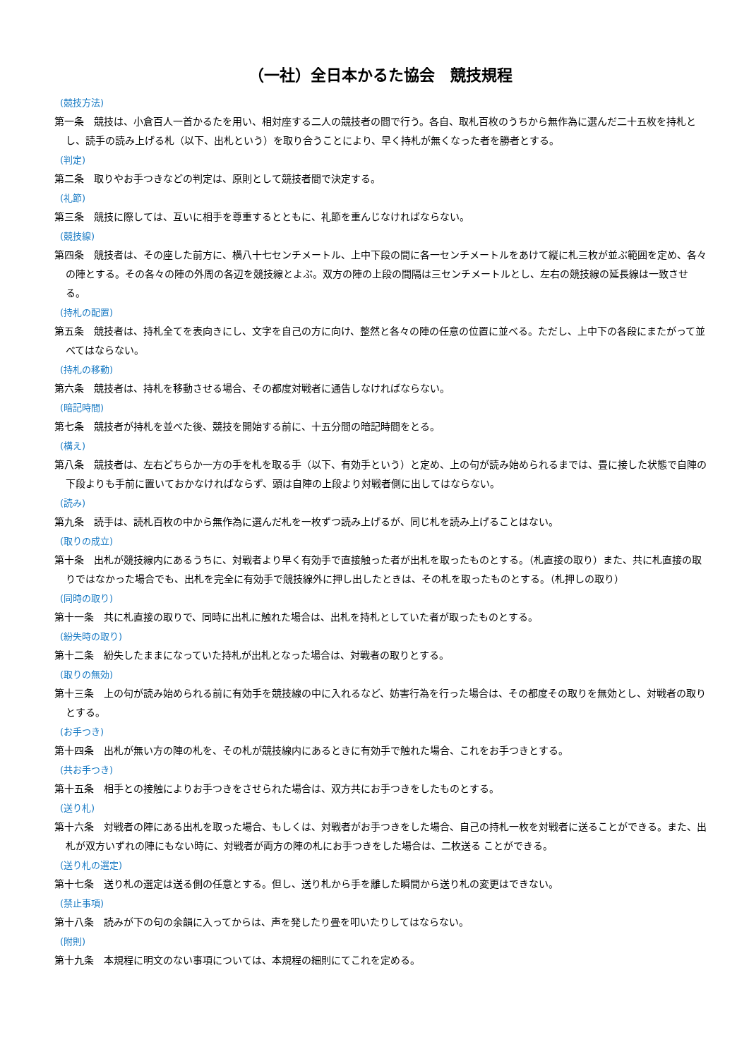（一社）全日本かるた協会　競技規程
(競技方法)
第一条　競技は、小倉百人一首かるたを用い、相対座する二人の競技者の間で行う。各自、取札百枚のうちから無作為に選んだ二十五枚を持札とし、読手の読み上げる札（以下、出札という）を取り合うことにより、早く持札が無くなった者を勝者とする。
(判定)
第二条　取りやお手つきなどの判定は、原則として競技者間で決定する。
(礼節)
第三条　競技に際しては、互いに相手を尊重するとともに、礼節を重んじなければならない。
(競技線)
第四条　競技者は、その座した前方に、横八十七センチメートル、上中下段の間に各一センチメートルをあけて縦に札三枚が並ぶ範囲を定め、各々の陣とする。その各々の陣の外周の各辺を競技線とよぶ。双方の陣の上段の間隔は三センチメートルとし、左右の競技線の延長線は一致させる。
(持札の配置)
第五条　競技者は、持札全てを表向きにし、文字を自己の方に向け、整然と各々の陣の任意の位置に並べる。ただし、上中下の各段にまたがって並べてはならない。
(持札の移動)
第六条　競技者は、持札を移動させる場合、その都度対戦者に通告しなければならない。
(暗記時間)
第七条　競技者が持札を並べた後、競技を開始する前に、十五分間の暗記時間をとる。
(構え)
第八条　競技者は、左右どちらか一方の手を札を取る手（以下、有効手という）と定め、上の句が読み始められるまでは、畳に接した状態で自陣の下段よりも手前に置いておかなければならず、頭は自陣の上段より対戦者側に出してはならない。
(読み)
第九条　読手は、読札百枚の中から無作為に選んだ札を一枚ずつ読み上げるが、同じ札を読み上げることはない。
(取りの成立)
第十条　出札が競技線内にあるうちに、対戦者より早く有効手で直接触った者が出札を取ったものとする。（札直接の取り）また、共に札直接の取りではなかった場合でも、出札を完全に有効手で競技線外に押し出したときは、その札を取ったものとする。（札押しの取り）
(同時の取り)
第十一条　共に札直接の取りで、同時に出札に触れた場合は、出札を持札としていた者が取ったものとする。
(紛失時の取り)
第十二条　紛失したままになっていた持札が出札となった場合は、対戦者の取りとする。
(取りの無効)
第十三条　上の句が読み始められる前に有効手を競技線の中に入れるなど、妨害行為を行った場合は、その都度その取りを無効とし、対戦者の取りとする。
(お手つき)
第十四条　出札が無い方の陣の札を、その札が競技線内にあるときに有効手で触れた場合、これをお手つきとする。
(共お手つき)
第十五条　相手との接触によりお手つきをさせられた場合は、双方共にお手つきをしたものとする。
(送り札)
第十六条　対戦者の陣にある出札を取った場合、もしくは、対戦者がお手つきをした場合、自己の持札一枚を対戦者に送ることができる。また、出札が双方いずれの陣にもない時に、対戦者が両方の陣の札にお手つきをした場合は、二枚送る ことができる。
(送り札の選定)
第十七条　送り札の選定は送る側の任意とする。但し、送り札から手を離した瞬間から送り札の変更はできない。
(禁止事項)
第十八条　読みが下の句の余韻に入ってからは、声を発したり畳を叩いたりしてはならない。
(附則)
第十九条　本規程に明文のない事項については、本規程の細則にてこれを定める。